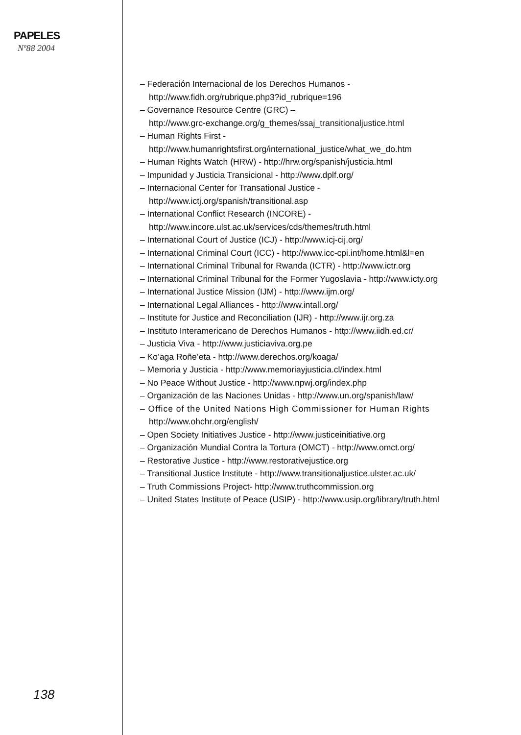PAPELES
Nº88 2004
138
– Federación Internacional de los Derechos Humanos -
http://www.fidh.org/rubrique.php3?id_rubrique=196
– Governance Resource Centre (GRC) –
http://www.grc-exchange.org/g_themes/ssaj_transitionaljustice.html
– Human Rights First -
http://www.humanrightsfirst.org/international_justice/what_we_do.htm
– Human Rights Watch (HRW) - http://hrw.org/spanish/justicia.html
– Impunidad y Justicia Transicional - http://www.dplf.org/
– Internacional Center for Transational Justice -
http://www.ictj.org/spanish/transitional.asp
– International Conflict Research (INCORE) -
http://www.incore.ulst.ac.uk/services/cds/themes/truth.html
– International Court of Justice (ICJ) - http://www.icj-cij.org/
– International Criminal Court (ICC) - http://www.icc-cpi.int/home.html&l=en
– International Criminal Tribunal for Rwanda (ICTR) - http://www.ictr.org
– International Criminal Tribunal for the Former Yugoslavia - http://www.icty.org
– International Justice Mission (IJM) - http://www.ijm.org/
– International Legal Alliances - http://www.intall.org/
– Institute for Justice and Reconciliation (IJR) - http://www.ijr.org.za
– Instituto Interamericano de Derechos Humanos - http://www.iidh.ed.cr/
– Justicia Viva - http://www.justiciaviva.org.pe
– Ko’aga Roñe’eta - http://www.derechos.org/koaga/
– Memoria y Justicia - http://www.memoriayjusticia.cl/index.html
– No Peace Without Justice - http://www.npwj.org/index.php
– Organización de las Naciones Unidas - http://www.un.org/spanish/law/
– Office of the United Nations High Commissioner for Human Rights
http://www.ohchr.org/english/
– Open Society Initiatives Justice - http://www.justiceinitiative.org
– Organización Mundial Contra la Tortura (OMCT) - http://www.omct.org/
– Restorative Justice - http://www.restorativejustice.org
– Transitional Justice Institute - http://www.transitionaljustice.ulster.ac.uk/
– Truth Commissions Project- http://www.truthcommission.org
– United States Institute of Peace (USIP) - http://www.usip.org/library/truth.html